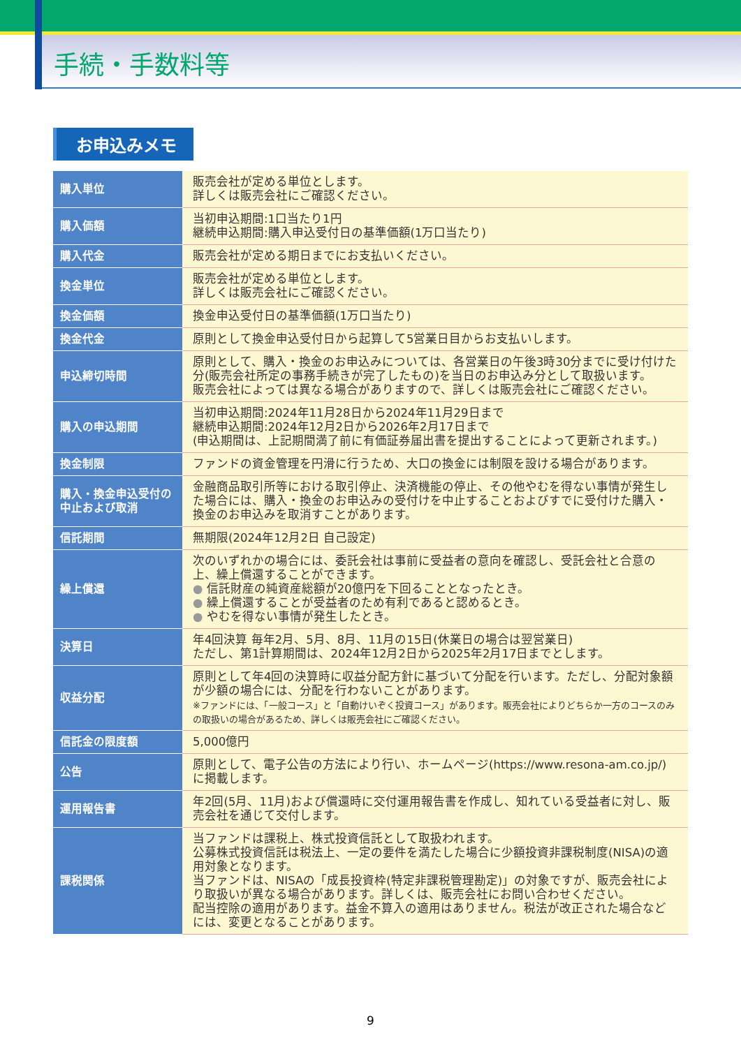手続・手数料等
お申込みメモ
| 購入単位 | 販売会社が定める単位とします。 詳しくは販売会社にご確認ください。 |
| 購入価額 | 当初申込期間:1口当たり1円 継続申込期間:購入申込受付日の基準価額(1万口当たり) |
| 購入代金 | 販売会社が定める期日までにお支払いください。 |
| 換金単位 | 販売会社が定める単位とします。 詳しくは販売会社にご確認ください。 |
| 換金価額 | 換金申込受付日の基準価額(1万口当たり) |
| 換金代金 | 原則として換金申込受付日から起算して5営業日目からお支払いします。 |
| 申込締切時間 | 原則として、購入・換金のお申込みについては、各営業日の午後3時30分までに受け付けた分(販売会社所定の事務手続きが完了したもの)を当日のお申込み分として取扱います。 販売会社によっては異なる場合がありますので、詳しくは販売会社にご確認ください。 |
| 購入の申込期間 | 当初申込期間:2024年11月28日から2024年11月29日まで 継続申込期間:2024年12月2日から2026年2月17日まで (申込期間は、上記期間満了前に有価証券届出書を提出することによって更新されます。) |
| 換金制限 | ファンドの資金管理を円滑に行うため、大口の換金には制限を設ける場合があります。 |
| 購入・換金申込受付の 中止および取消 | 金融商品取引所等における取引停止、決済機能の停止、その他やむを得ない事情が発生した場合には、購入・換金のお申込みの受付けを中止することおよびすでに受付けた購入・換金のお申込みを取消すことがあります。 |
| 信託期間 | 無期限(2024年12月2日 自己設定) |
| 繰上償還 | 次のいずれかの場合には、委託会社は事前に受益者の意向を確認し、受託会社と合意の上、繰上償還することができます。 ● 信託財産の純資産総額が20億円を下回ることとなったとき。 ● 繰上償還することが受益者のため有利であると認めるとき。 ● やむを得ない事情が発生したとき。 |
| 決算日 | 年4回決算 毎年2月、5月、8月、11月の15日(休業日の場合は翌営業日) ただし、第1計算期間は、2024年12月2日から2025年2月17日までとします。 |
| 収益分配 | 原則として年4回の決算時に収益分配方針に基づいて分配を行います。ただし、分配対象額が少額の場合には、分配を行わないことがあります。 ※ファンドには、「一般コース」と「自動けいぞく投資コース」があります。販売会社によりどちらか一方のコースのみの取扱いの場合があるため、詳しくは販売会社にご確認ください。 |
| 信託金の限度額 | 5,000億円 |
| 公告 | 原則として、電子公告の方法により行い、ホームページ(https://www.resona-am.co.jp/)に掲載します。 |
| 運用報告書 | 年2回(5月、11月)および償還時に交付運用報告書を作成し、知れている受益者に対し、販売会社を通じて交付します。 |
| 課税関係 | 当ファンドは課税上、株式投資信託として取扱われます。 公募株式投資信託は税法上、一定の要件を満たした場合に少額投資非課税制度(NISA)の適用対象となります。 当ファンドは、NISAの「成長投資枠(特定非課税管理勘定)」の対象ですが、販売会社により取扱いが異なる場合があります。詳しくは、販売会社にお問い合わせください。 配当控除の適用があります。益金不算入の適用はありません。税法が改正された場合などには、変更となることがあります。 |
9